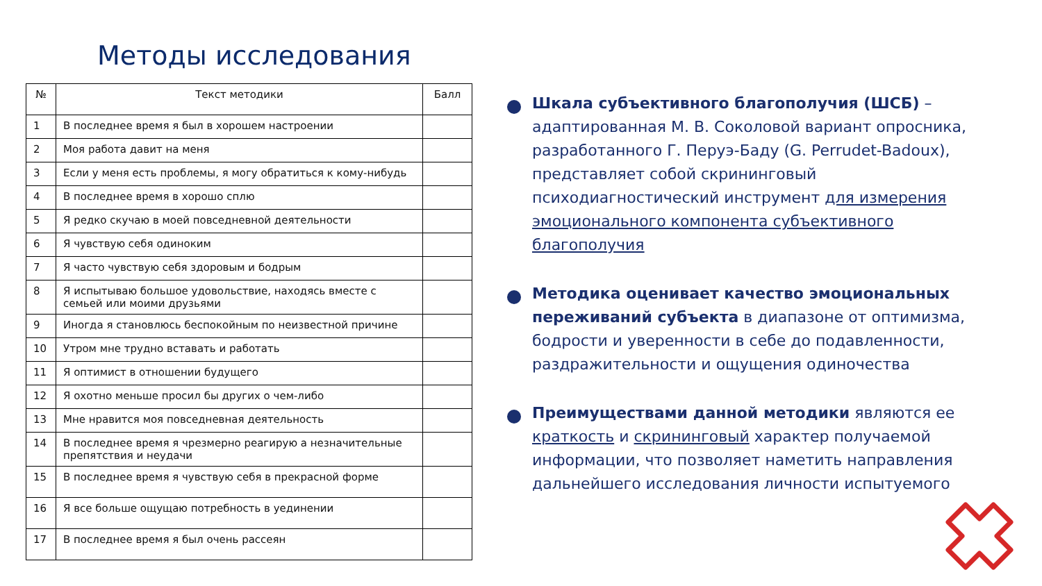Методы исследования
| № | Текст методики | Балл |
| --- | --- | --- |
| 1 | В последнее время я был в хорошем настроении | |
| 2 | Моя работа давит на меня | |
| 3 | Если у меня есть проблемы, я могу обратиться к кому-нибудь | |
| 4 | В последнее время в хорошо сплю | |
| 5 | Я редко скучаю в моей повседневной деятельности | |
| 6 | Я чувствую себя одиноким | |
| 7 | Я часто чувствую себя здоровым и бодрым | |
| 8 | Я испытываю большое удовольствие, находясь вместе с семьей или моими друзьями | |
| 9 | Иногда я становлюсь беспокойным по неизвестной причине | |
| 10 | Утром мне трудно вставать и работать | |
| 11 | Я оптимист в отношении будущего | |
| 12 | Я охотно меньше просил бы других о чем-либо | |
| 13 | Мне нравится моя повседневная деятельность | |
| 14 | В последнее время я чрезмерно реагирую а незначительные препятствия и неудачи | |
| 15 | В последнее время я чувствую себя в прекрасной форме | |
| 16 | Я все больше ощущаю потребность в уединении | |
| 17 | В последнее время я был очень рассеян | |
Шкала субъективного благополучия (ШСБ) – адаптированная М. В. Соколовой вариант опросника, разработанного Г. Перуэ-Баду (G. Perrudet-Badoux), представляет собой скрининговый психодиагностический инструмент для измерения эмоционального компонента субъективного благополучия
Методика оценивает качество эмоциональных переживаний субъекта в диапазоне от оптимизма, бодрости и уверенности в себе до подавленности, раздражительности и ощущения одиночества
Преимуществами данной методики являются ее краткость и скрининговый характер получаемой информации, что позволяет наметить направления дальнейшего исследования личности испытуемого